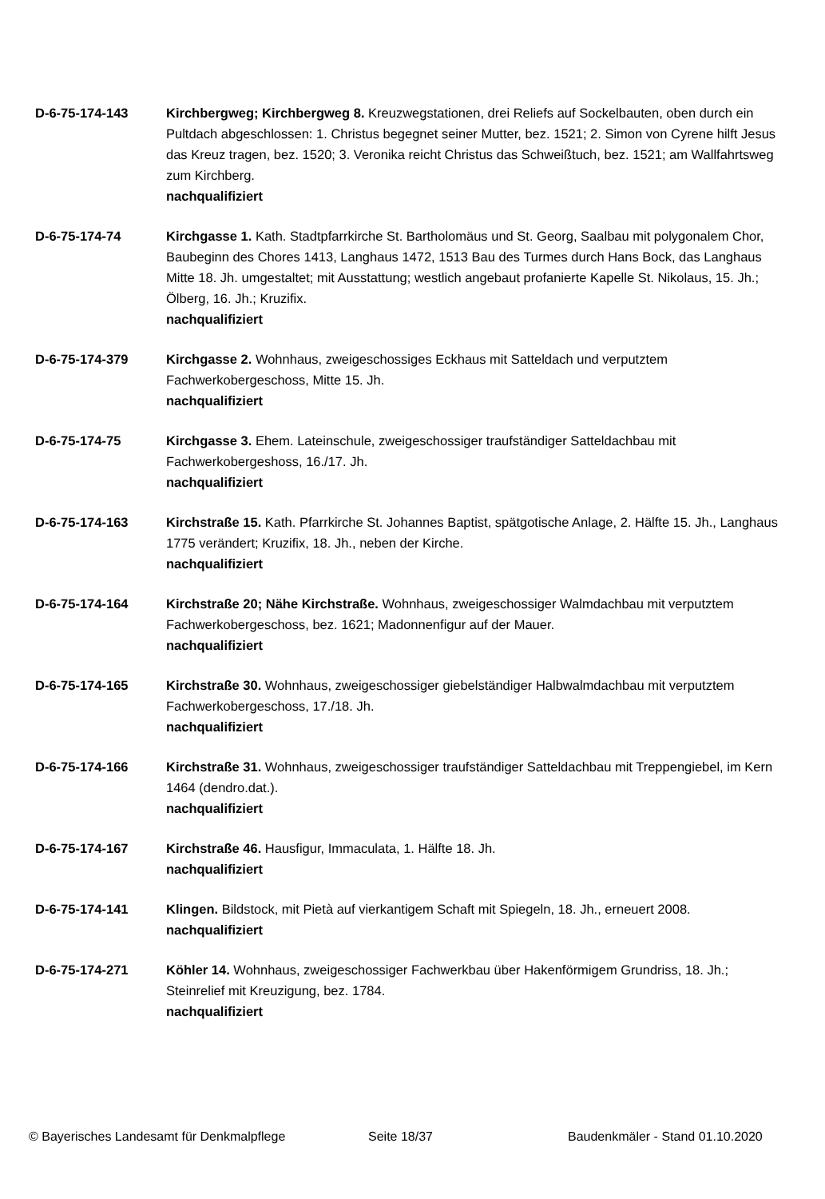D-6-75-174-143 Kirchbergweg; Kirchbergweg 8. Kreuzwegstationen, drei Reliefs auf Sockelbauten, oben durch ein Pultdach abgeschlossen: 1. Christus begegnet seiner Mutter, bez. 1521; 2. Simon von Cyrene hilft Jesus das Kreuz tragen, bez. 1520; 3. Veronika reicht Christus das Schweißtuch, bez. 1521; am Wallfahrtsweg zum Kirchberg.
nachqualifiziert
D-6-75-174-74 Kirchgasse 1. Kath. Stadtpfarrkirche St. Bartholomäus und St. Georg, Saalbau mit polygonalem Chor, Baubeginn des Chores 1413, Langhaus 1472, 1513 Bau des Turmes durch Hans Bock, das Langhaus Mitte 18. Jh. umgestaltet; mit Ausstattung; westlich angebaut profanierte Kapelle St. Nikolaus, 15. Jh.; Ölberg, 16. Jh.; Kruzifix.
nachqualifiziert
D-6-75-174-379 Kirchgasse 2. Wohnhaus, zweigeschossiges Eckhaus mit Satteldach und verputztem Fachwerkobergeschoss, Mitte 15. Jh.
nachqualifiziert
D-6-75-174-75 Kirchgasse 3. Ehem. Lateinschule, zweigeschossiger traufständiger Satteldachbau mit Fachwerkobergeshoss, 16./17. Jh.
nachqualifiziert
D-6-75-174-163 Kirchstraße 15. Kath. Pfarrkirche St. Johannes Baptist, spätgotische Anlage, 2. Hälfte 15. Jh., Langhaus 1775 verändert; Kruzifix, 18. Jh., neben der Kirche.
nachqualifiziert
D-6-75-174-164 Kirchstraße 20; Nähe Kirchstraße. Wohnhaus, zweigeschossiger Walmdachbau mit verputztem Fachwerkobergeschoss, bez. 1621; Madonnenfigur auf der Mauer.
nachqualifiziert
D-6-75-174-165 Kirchstraße 30. Wohnhaus, zweigeschossiger giebelständiger Halbwalmdachbau mit verputztem Fachwerkobergeschoss, 17./18. Jh.
nachqualifiziert
D-6-75-174-166 Kirchstraße 31. Wohnhaus, zweigeschossiger traufständiger Satteldachbau mit Treppengiebel, im Kern 1464 (dendro.dat.).
nachqualifiziert
D-6-75-174-167 Kirchstraße 46. Hausfigur, Immaculata, 1. Hälfte 18. Jh.
nachqualifiziert
D-6-75-174-141 Klingen. Bildstock, mit Pietà auf vierkantigem Schaft mit Spiegeln, 18. Jh., erneuert 2008.
nachqualifiziert
D-6-75-174-271 Köhler 14. Wohnhaus, zweigeschossiger Fachwerkbau über Hakenförmigem Grundriss, 18. Jh.; Steinrelief mit Kreuzigung, bez. 1784.
nachqualifiziert
© Bayerisches Landesamt für Denkmalpflege Seite 18/37 Baudenkmäler - Stand 01.10.2020